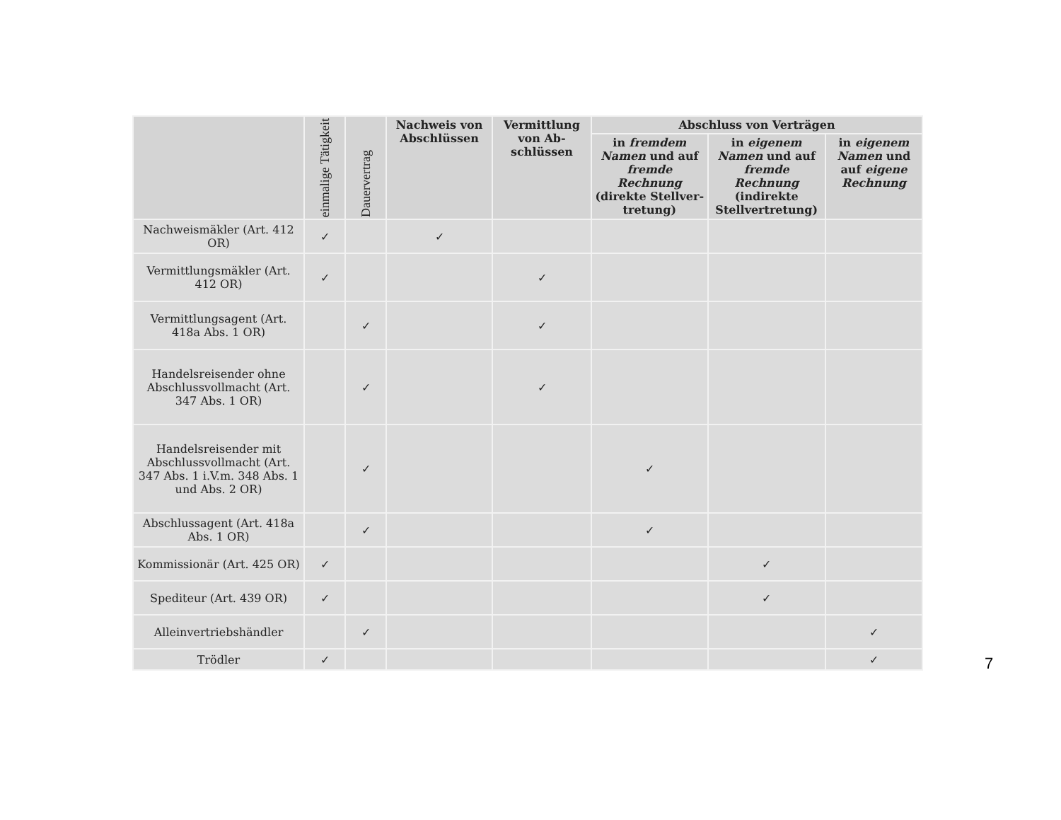| | einmalige Tätigkeit | Dauervertrag | Nachweis von Ab­schlüssen | Vermitt­lung von Ab­schlüssen | Abschluss von Verträgen | | |
| --- | --- | --- | --- | --- | --- | --- | --- |
| | | | | | in fremdem Namen und auf fremde Rechnung (direkte Stellver­tretung) | in eigenem Namen und auf fremde Rechnung (indirekte Stellver­tretung) | in eigenem Namen und auf eigene Rechnung |
| Nachweismäkler (Art. 412 OR) | ✓ | | ✓ | | | | |
| Vermittlungs­mäkler (Art. 412 OR) | ✓ | | | ✓ | | | |
| Vermittlungsagent (Art. 418a Abs. 1 OR) | | ✓ | | ✓ | | | |
| Handelsreisender ohne Abschluss­vollmacht (Art. 347 Abs. 1 OR) | | ✓ | | ✓ | | | |
| Handelsreisender mit Abschlussvoll­macht (Art. 347 Abs. 1 i.V.m. 348 Abs. 1 und Abs. 2 OR) | | ✓ | | | ✓ | | |
| Abschlussagent (Art. 418a Abs. 1 OR) | | ✓ | | | ✓ | | |
| Kommissionär (Art. 425 OR) | ✓ | | | | | ✓ | |
| Spediteur (Art. 439 OR) | ✓ | | | | | ✓ | |
| Alleinvertriebs­händler | | ✓ | | | | | ✓ |
| Trödler | ✓ | | | | | | ✓ |
7